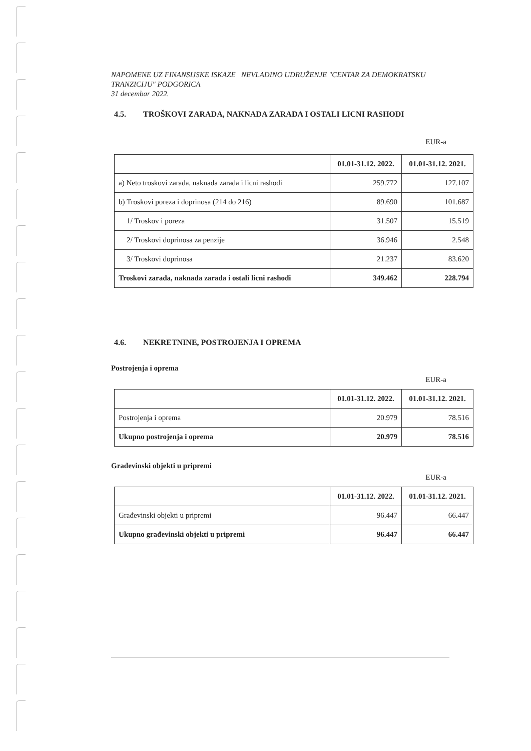NAPOMENE UZ FINANSIJSKE ISKAZE NEVLADINO UDRUŽENJE "CENTAR ZA DEMOKRATSKU TRANZICIJU" PODGORICA
31 decembar 2022.
4.5. TROŠKOVI ZARADA, NAKNADA ZARADA I OSTALI LICNI RASHODI
EUR-a
| | 01.01-31.12. 2022. | 01.01-31.12. 2021. |
| --- | --- | --- |
| a) Neto troskovi zarada, naknada zarada i licni rashodi | 259.772 | 127.107 |
| b) Troskovi poreza i doprinosa (214 do 216) | 89.690 | 101.687 |
| 1/ Troskov i poreza | 31.507 | 15.519 |
| 2/ Troskovi doprinosa za penzije | 36.946 | 2.548 |
| 3/ Troskovi doprinosa | 21.237 | 83.620 |
| Troskovi zarada, naknada zarada i ostali licni rashodi | 349.462 | 228.794 |
4.6. NEKRETNINE, POSTROJENJA I OPREMA
Postrojenja i oprema
EUR-a
| | 01.01-31.12. 2022. | 01.01-31.12. 2021. |
| --- | --- | --- |
| Postrojenja i oprema | 20.979 | 78.516 |
| Ukupno postrojenja i oprema | 20.979 | 78.516 |
Građevinski objekti u pripremi
EUR-a
| | 01.01-31.12. 2022. | 01.01-31.12. 2021. |
| --- | --- | --- |
| Građevinski objekti u pripremi | 96.447 | 66.447 |
| Ukupno građevinski objekti u pripremi | 96.447 | 66.447 |